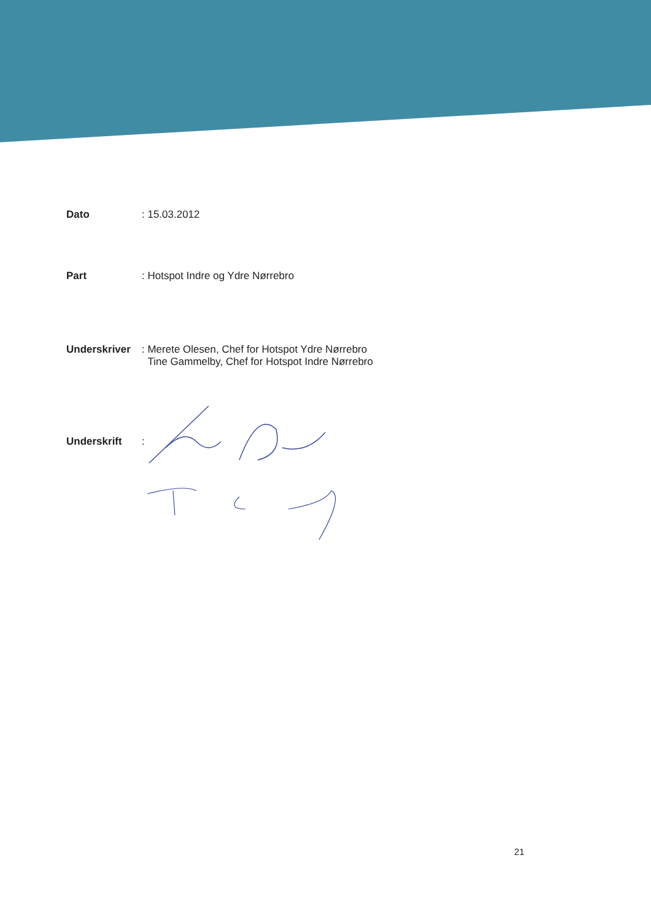Dato : 15.03.2012
Part : Hotspot Indre og Ydre Nørrebro
Underskriver : Merete Olesen, Chef for Hotspot Ydre Nørrebro
Tine Gammelby, Chef for Hotspot Indre Nørrebro
Underskrift :
21